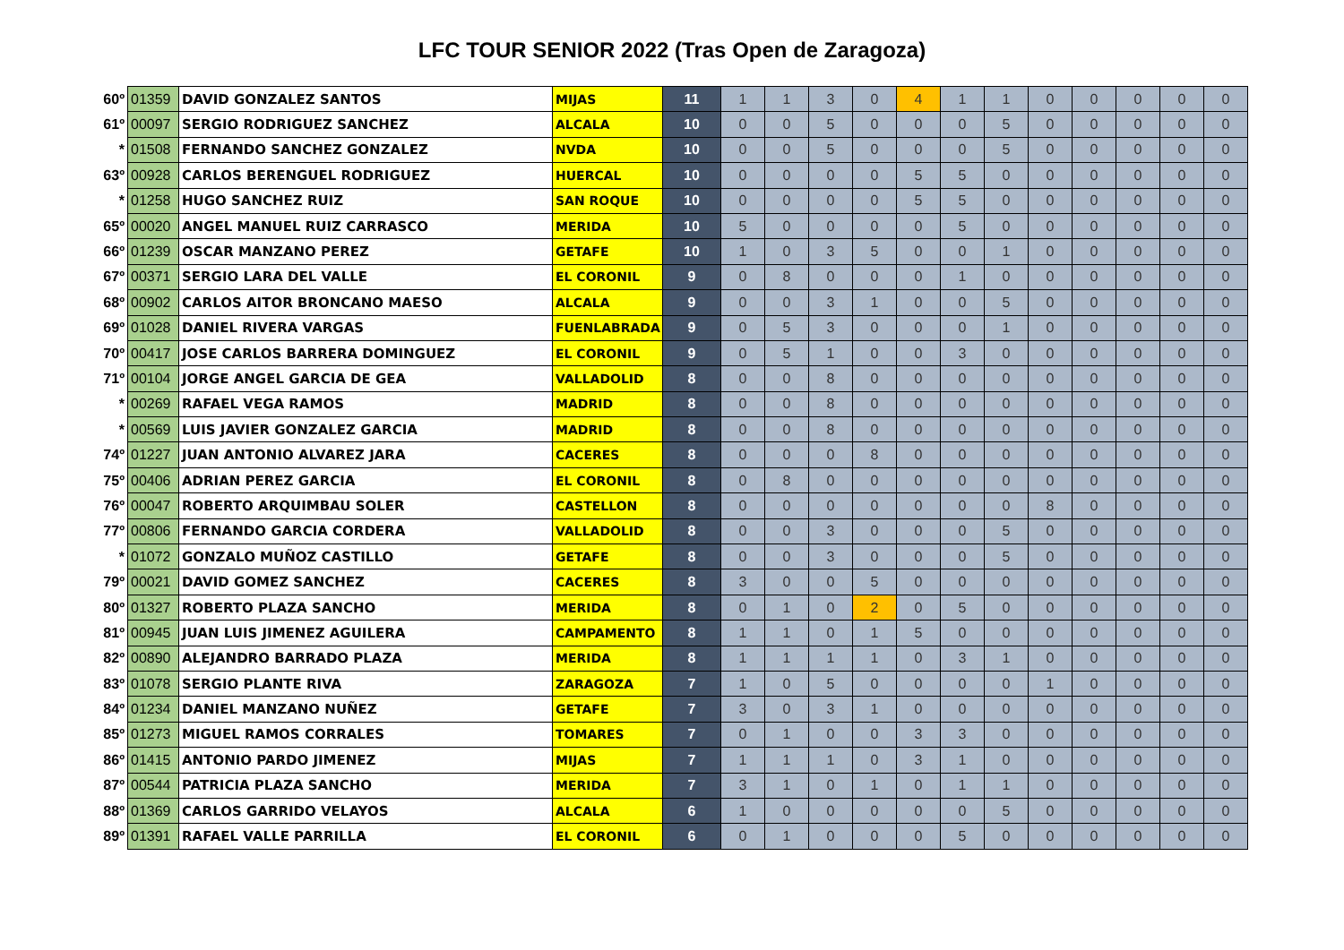LFC TOUR SENIOR 2022 (Tras Open de Zaragoza)
| 60º | 01359 | DAVID GONZALEZ SANTOS | MIJAS | 11 | 1 | 1 | 3 | 0 | 4 | 1 | 1 | 0 | 0 | 0 | 0 | 0 |
| 61º | 00097 | SERGIO RODRIGUEZ SANCHEZ | ALCALA | 10 | 0 | 0 | 5 | 0 | 0 | 0 | 5 | 0 | 0 | 0 | 0 | 0 |
| * | 01508 | FERNANDO SANCHEZ GONZALEZ | NVDA | 10 | 0 | 0 | 5 | 0 | 0 | 0 | 5 | 0 | 0 | 0 | 0 | 0 |
| 63º | 00928 | CARLOS BERENGUEL RODRIGUEZ | HUERCAL | 10 | 0 | 0 | 0 | 0 | 5 | 5 | 0 | 0 | 0 | 0 | 0 | 0 |
| * | 01258 | HUGO SANCHEZ RUIZ | SAN ROQUE | 10 | 0 | 0 | 0 | 0 | 5 | 5 | 0 | 0 | 0 | 0 | 0 | 0 |
| 65º | 00020 | ANGEL MANUEL RUIZ CARRASCO | MERIDA | 10 | 5 | 0 | 0 | 0 | 0 | 5 | 0 | 0 | 0 | 0 | 0 | 0 |
| 66º | 01239 | OSCAR MANZANO PEREZ | GETAFE | 10 | 1 | 0 | 3 | 5 | 0 | 0 | 1 | 0 | 0 | 0 | 0 | 0 |
| 67º | 00371 | SERGIO LARA DEL VALLE | EL CORONIL | 9 | 0 | 8 | 0 | 0 | 0 | 1 | 0 | 0 | 0 | 0 | 0 | 0 |
| 68º | 00902 | CARLOS AITOR BRONCANO MAESO | ALCALA | 9 | 0 | 0 | 3 | 1 | 0 | 0 | 5 | 0 | 0 | 0 | 0 | 0 |
| 69º | 01028 | DANIEL RIVERA VARGAS | FUENLABRADA | 9 | 0 | 5 | 3 | 0 | 0 | 0 | 1 | 0 | 0 | 0 | 0 | 0 |
| 70º | 00417 | JOSE CARLOS BARRERA DOMINGUEZ | EL CORONIL | 9 | 0 | 5 | 1 | 0 | 0 | 3 | 0 | 0 | 0 | 0 | 0 | 0 |
| 71º | 00104 | JORGE ANGEL GARCIA DE GEA | VALLADOLID | 8 | 0 | 0 | 8 | 0 | 0 | 0 | 0 | 0 | 0 | 0 | 0 | 0 |
| * | 00269 | RAFAEL VEGA RAMOS | MADRID | 8 | 0 | 0 | 8 | 0 | 0 | 0 | 0 | 0 | 0 | 0 | 0 | 0 |
| * | 00569 | LUIS JAVIER GONZALEZ GARCIA | MADRID | 8 | 0 | 0 | 8 | 0 | 0 | 0 | 0 | 0 | 0 | 0 | 0 | 0 |
| 74º | 01227 | JUAN ANTONIO ALVAREZ JARA | CACERES | 8 | 0 | 0 | 0 | 8 | 0 | 0 | 0 | 0 | 0 | 0 | 0 | 0 |
| 75º | 00406 | ADRIAN PEREZ GARCIA | EL CORONIL | 8 | 0 | 8 | 0 | 0 | 0 | 0 | 0 | 0 | 0 | 0 | 0 | 0 |
| 76º | 00047 | ROBERTO ARQUIMBAU SOLER | CASTELLON | 8 | 0 | 0 | 0 | 0 | 0 | 0 | 0 | 8 | 0 | 0 | 0 | 0 |
| 77º | 00806 | FERNANDO GARCIA CORDERA | VALLADOLID | 8 | 0 | 0 | 3 | 0 | 0 | 0 | 5 | 0 | 0 | 0 | 0 | 0 |
| * | 01072 | GONZALO MUÑOZ CASTILLO | GETAFE | 8 | 0 | 0 | 3 | 0 | 0 | 0 | 5 | 0 | 0 | 0 | 0 | 0 |
| 79º | 00021 | DAVID GOMEZ SANCHEZ | CACERES | 8 | 3 | 0 | 0 | 5 | 0 | 0 | 0 | 0 | 0 | 0 | 0 | 0 |
| 80º | 01327 | ROBERTO PLAZA SANCHO | MERIDA | 8 | 0 | 1 | 0 | 2 | 0 | 5 | 0 | 0 | 0 | 0 | 0 | 0 |
| 81º | 00945 | JUAN LUIS JIMENEZ AGUILERA | CAMPAMENTO | 8 | 1 | 1 | 0 | 1 | 5 | 0 | 0 | 0 | 0 | 0 | 0 | 0 |
| 82º | 00890 | ALEJANDRO BARRADO PLAZA | MERIDA | 8 | 1 | 1 | 1 | 1 | 0 | 3 | 1 | 0 | 0 | 0 | 0 | 0 |
| 83º | 01078 | SERGIO PLANTE RIVA | ZARAGOZA | 7 | 1 | 0 | 5 | 0 | 0 | 0 | 0 | 1 | 0 | 0 | 0 | 0 |
| 84º | 01234 | DANIEL MANZANO NUÑEZ | GETAFE | 7 | 3 | 0 | 3 | 1 | 0 | 0 | 0 | 0 | 0 | 0 | 0 | 0 |
| 85º | 01273 | MIGUEL RAMOS CORRALES | TOMARES | 7 | 0 | 1 | 0 | 0 | 3 | 3 | 0 | 0 | 0 | 0 | 0 | 0 |
| 86º | 01415 | ANTONIO PARDO JIMENEZ | MIJAS | 7 | 1 | 1 | 1 | 0 | 3 | 1 | 0 | 0 | 0 | 0 | 0 | 0 |
| 87º | 00544 | PATRICIA PLAZA SANCHO | MERIDA | 7 | 3 | 1 | 0 | 1 | 0 | 1 | 1 | 0 | 0 | 0 | 0 | 0 |
| 88º | 01369 | CARLOS GARRIDO VELAYOS | ALCALA | 6 | 1 | 0 | 0 | 0 | 0 | 0 | 5 | 0 | 0 | 0 | 0 | 0 |
| 89º | 01391 | RAFAEL VALLE PARRILLA | EL CORONIL | 6 | 0 | 1 | 0 | 0 | 0 | 5 | 0 | 0 | 0 | 0 | 0 | 0 |